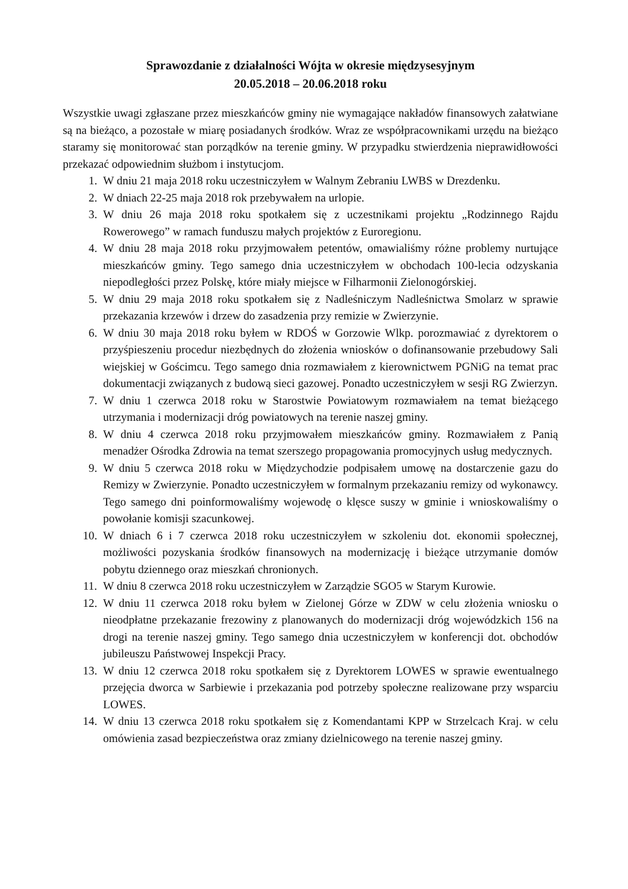Sprawozdanie z działalności Wójta w okresie międzysesyjnym
20.05.2018 – 20.06.2018 roku
Wszystkie uwagi zgłaszane przez mieszkańców gminy nie wymagające nakładów finansowych załatwiane są na bieżąco, a pozostałe w miarę posiadanych środków. Wraz ze współpracownikami urzędu na bieżąco staramy się monitorować stan porządków na terenie gminy. W przypadku stwierdzenia nieprawidłowości przekazać odpowiednim służbom i instytucjom.
1. W dniu 21 maja 2018 roku uczestniczyłem w Walnym Zebraniu LWBS w Drezdenku.
2. W dniach 22-25 maja 2018 rok przebywałem na urlopie.
3. W dniu 26 maja 2018 roku spotkałem się z uczestnikami projektu „Rodzinnego Rajdu Rowerowego” w ramach funduszu małych projektów z Euroregionu.
4. W dniu 28 maja 2018 roku przyjmowałem petentów, omawialiśmy różne problemy nurtujące mieszkańców gminy. Tego samego dnia uczestniczyłem w obchodach 100-lecia odzyskania niepodległości przez Polskę, które miały miejsce w Filharmonii Zielonogórskiej.
5. W dniu 29 maja 2018 roku spotkałem się z Nadleśniczym Nadleśnictwa Smolarz w sprawie przekazania krzewów i drzew do zasadzenia przy remizie w Zwierzynie.
6. W dniu 30 maja 2018 roku byłem w RDOŚ w Gorzowie Wlkp. porozmawiać z dyrektorem o przyśpieszeniu procedur niezbędnych do złożenia wniosków o dofinansowanie przebudowy Sali wiejskiej w Gościmcu. Tego samego dnia rozmawiałem z kierownictwem PGNiG na temat prac dokumentacji związanych z budową sieci gazowej. Ponadto uczestniczyłem w sesji RG Zwierzyn.
7. W dniu 1 czerwca 2018 roku w Starostwie Powiatowym rozmawiałem na temat bieżącego utrzymania i modernizacji dróg powiatowych na terenie naszej gminy.
8. W dniu 4 czerwca 2018 roku przyjmowałem mieszkańców gminy. Rozmawiałem z Panią menadżer Ośrodka Zdrowia na temat szerszego propagowania promocyjnych usług medycznych.
9. W dniu 5 czerwca 2018 roku w Międzychodzie podpisałem umowę na dostarczenie gazu do Remizy w Zwierzynie. Ponadto uczestniczyłem w formalnym przekazaniu remizy od wykonawcy. Tego samego dni poinformowaliśmy wojewodę o klęsce suszy w gminie i wnioskowaliśmy o powołanie komisji szacunkowej.
10. W dniach 6 i 7 czerwca 2018 roku uczestniczyłem w szkoleniu dot. ekonomii społecznej, możliwości pozyskania środków finansowych na modernizację i bieżące utrzymanie domów pobytu dziennego oraz mieszkań chronionych.
11. W dniu 8 czerwca 2018 roku uczestniczyłem w Zarządzie SGO5 w Starym Kurowie.
12. W dniu 11 czerwca 2018 roku byłem w Zielonej Górze w ZDW w celu złożenia wniosku o nieodpłatne przekazanie frezowiny z planowanych do modernizacji dróg wojewódzkich 156 na drogi na terenie naszej gminy. Tego samego dnia uczestniczyłem w konferencji dot. obchodów jubileuszu Państwowej Inspekcji Pracy.
13. W dniu 12 czerwca 2018 roku spotkałem się z Dyrektorem LOWES w sprawie ewentualnego przejęcia dworca w Sarbiewie i przekazania pod potrzeby społeczne realizowane przy wsparciu LOWES.
14. W dniu 13 czerwca 2018 roku spotkałem się z Komendantami KPP w Strzelcach Kraj. w celu omówienia zasad bezpieczeństwa oraz zmiany dzielnicowego na terenie naszej gminy.